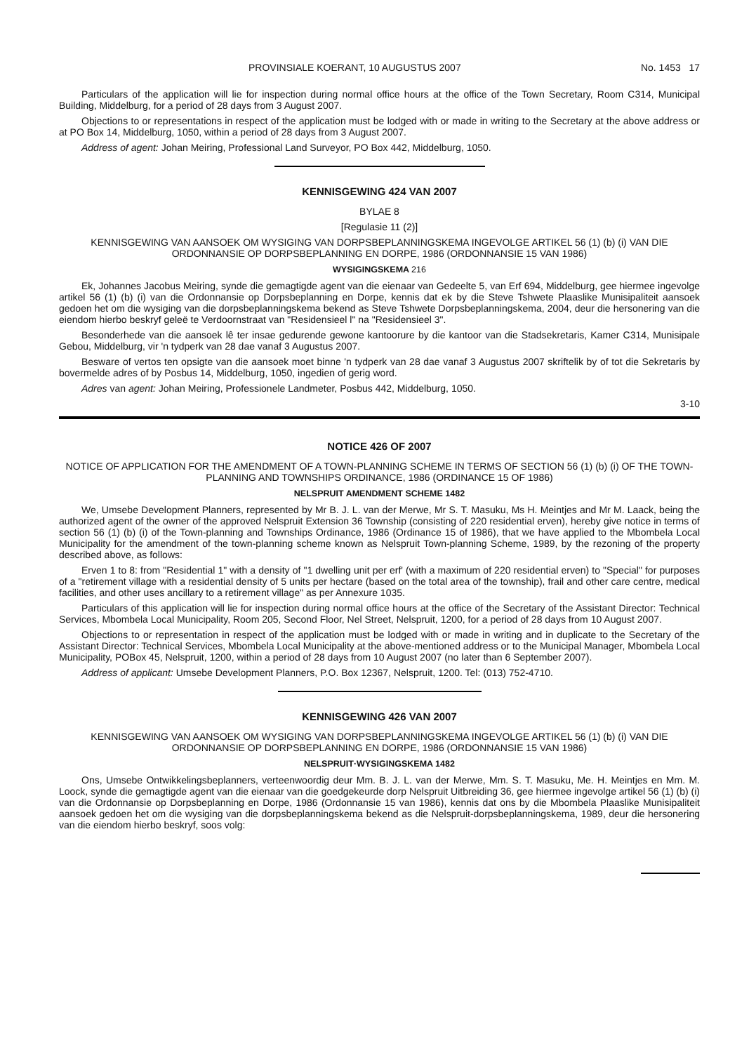PROVINSIALE KOERANT, 10 AUGUSTUS 2007 No. 1453 17
Particulars of the application will lie for inspection during normal office hours at the office of the Town Secretary, Room C314, Municipal Building, Middelburg, for a period of 28 days from 3 August 2007.
Objections to or representations in respect of the application must be lodged with or made in writing to the Secretary at the above address or at PO Box 14, Middelburg, 1050, within a period of 28 days from 3 August 2007.
Address of agent: Johan Meiring, Professional Land Surveyor, PO Box 442, Middelburg, 1050.
KENNISGEWING 424 VAN 2007
BYLAE 8
[Regulasie 11 (2)]
KENNISGEWING VAN AANSOEK OM WYSIGING VAN DORPSBEPLANNINGSKEMA INGEVOLGE ARTIKEL 56 (1) (b) (i) VAN DIE ORDONNANSIE OP DORPSBEPLANNING EN DORPE, 1986 (ORDONNANSIE 15 VAN 1986)
WYSIGINGSKEMA 216
Ek, Johannes Jacobus Meiring, synde die gemagtigde agent van die eienaar van Gedeelte 5, van Erf 694, Middelburg, gee hiermee ingevolge artikel 56 (1) (b) (i) van die Ordonnansie op Dorpsbeplanning en Dorpe, kennis dat ek by die Steve Tshwete Plaaslike Munisipaliteit aansoek gedoen het om die wysiging van die dorpsbeplanningskema bekend as Steve Tshwete Dorpsbeplanningskema, 2004, deur die hersonering van die eiendom hierbo beskryf geleë te Verdoornstraat van "Residensieel l" na "Residensieel 3".
Besonderhede van die aansoek lê ter insae gedurende gewone kantoorure by die kantoor van die Stadsekretaris, Kamer C314, Munisipale Gebou, Middelburg, vir 'n tydperk van 28 dae vanaf 3 Augustus 2007.
Besware of vertos ten opsigte van die aansoek moet binne 'n tydperk van 28 dae vanaf 3 Augustus 2007 skriftelik by of tot die Sekretaris by bovermelde adres of by Posbus 14, Middelburg, 1050, ingedien of gerig word.
Adres van agent: Johan Meiring, Professionele Landmeter, Posbus 442, Middelburg, 1050.
3-10
NOTICE 426 OF 2007
NOTICE OF APPLICATION FOR THE AMENDMENT OF A TOWN-PLANNING SCHEME IN TERMS OF SECTION 56 (1) (b) (i) OF THE TOWN-PLANNING AND TOWNSHIPS ORDINANCE, 1986 (ORDINANCE 15 OF 1986)
NELSPRUIT AMENDMENT SCHEME 1482
We, Umsebe Development Planners, represented by Mr B. J. L. van der Merwe, Mr S. T. Masuku, Ms H. Meintjes and Mr M. Laack, being the authorized agent of the owner of the approved Nelspruit Extension 36 Township (consisting of 220 residential erven), hereby give notice in terms of section 56 (1) (b) (i) of the Town-planning and Townships Ordinance, 1986 (Ordinance 15 of 1986), that we have applied to the Mbombela Local Municipality for the amendment of the town-planning scheme known as Nelspruit Town-planning Scheme, 1989, by the rezoning of the property described above, as follows:
Erven 1 to 8: from "Residential 1" with a density of "1 dwelling unit per erf' (with a maximum of 220 residential erven) to "Special" for purposes of a "retirement village with a residential density of 5 units per hectare (based on the total area of the township), frail and other care centre, medical facilities, and other uses ancillary to a retirement village" as per Annexure 1035.
Particulars of this application will lie for inspection during normal office hours at the office of the Secretary of the Assistant Director: Technical Services, Mbombela Local Municipality, Room 205, Second Floor, Nel Street, Nelspruit, 1200, for a period of 28 days from 10 August 2007.
Objections to or representation in respect of the application must be lodged with or made in writing and in duplicate to the Secretary of the Assistant Director: Technical Services, Mbombela Local Municipality at the above-mentioned address or to the Municipal Manager, Mbombela Local Municipality, POBox 45, Nelspruit, 1200, within a period of 28 days from 10 August 2007 (no later than 6 September 2007).
Address of applicant: Umsebe Development Planners, P.O. Box 12367, Nelspruit, 1200. Tel: (013) 752-4710.
KENNISGEWING 426 VAN 2007
KENNISGEWING VAN AANSOEK OM WYSIGING VAN DORPSBEPLANNINGSKEMA INGEVOLGE ARTIKEL 56 (1) (b) (i) VAN DIE ORDONNANSIE OP DORPSBEPLANNING EN DORPE, 1986 (ORDONNANSIE 15 VAN 1986)
NELSPRUIT·WYSIGINGSKEMA 1482
Ons, Umsebe Ontwikkelingsbeplanners, verteenwoordig deur Mm. B. J. L. van der Merwe, Mm. S. T. Masuku, Me. H. Meintjes en Mm. M. Loock, synde die gemagtigde agent van die eienaar van die goedgekeurde dorp Nelspruit Uitbreiding 36, gee hiermee ingevolge artikel 56 (1) (b) (i) van die Ordonnansie op Dorpsbeplanning en Dorpe, 1986 (Ordonnansie 15 van 1986), kennis dat ons by die Mbombela Plaaslike Munisipaliteit aansoek gedoen het om die wysiging van die dorpsbeplanningskema bekend as die Nelspruit-dorpsbeplanningskema, 1989, deur die hersonering van die eiendom hierbo beskryf, soos volg: